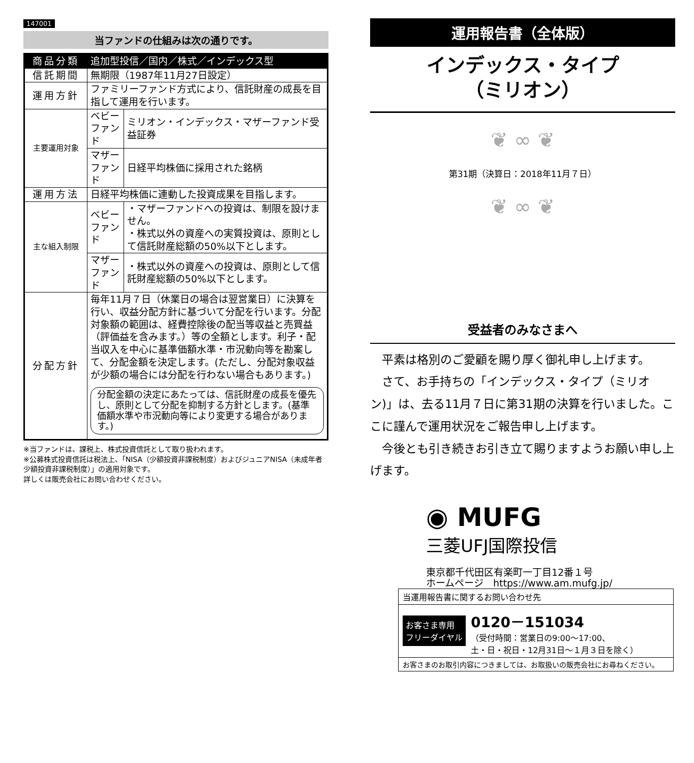147001
当ファンドの仕組みは次の通りです。
| 商品分類 | 追加型投信／国内／株式／インデックス型 | |
| 信託期間 | 無期限（1987年11月27日設定） | |
| 運用方針 | ファミリーファンド方式により、信託財産の成長を目指して運用を行います。 | |
| 主要運用対象 | ベビー ファンド | ミリオン・インデックス・マザーファンド受益証券 |
| | マザー ファンド | 日経平均株価に採用された銘柄 |
| 運用方法 | 日経平均株価に連動した投資成果を目指します。 | |
| 主な組入制限 | ベビー ファンド | ・マザーファンドへの投資は、制限を設けません。 ・株式以外の資産への実質投資は、原則として信託財産総額の50%以下とします。 |
| | マザー ファンド | ・株式以外の資産への投資は、原則として信託財産総額の50%以下とします。 |
| 分配方針 | 毎年11月７日（休業日の場合は翌営業日）に決算を行い、収益分配方針に基づいて分配を行います。分配対象額の範囲は、経費控除後の配当等収益と売買益（評価益を含みます。）等の全額とします。利子・配当収入を中心に基準価額水準・市況動向等を勘案して、分配金額を決定します。(ただし、分配対象収益が少額の場合には分配を行わない場合もあります。) 分配金額の決定にあたっては、信託財産の成長を優先し、原則として分配を抑制する方針とします。(基準価額水準や市況動向等により変更する場合があります。) | |
※当ファンドは、課税上、株式投資信託として取り扱われます。
※公募株式投資信託は税法上、「NISA（少額投資非課税制度）およびジュニアNISA（未成年者少額投資非課税制度）」の適用対象です。
詳しくは販売会社にお問い合わせください。
運用報告書（全体版）
インデックス・タイプ
（ミリオン）
❦ ∞ ❦
第31期（決算日：2018年11月７日）
❦ ∞ ❦
受益者のみなさまへ
　平素は格別のご愛顧を賜り厚く御礼申し上げます。
　さて、お手持ちの「インデックス・タイプ（ミリオン)」は、去る11月７日に第31期の決算を行いました。ここに謹んで運用状況をご報告申し上げます。
　今後とも引き続きお引き立て賜りますようお願い申し上げます。
◉ MUFG
三菱UFJ国際投信
東京都千代田区有楽町一丁目12番１号
ホームページ　https://www.am.mufg.jp/
当運用報告書に関するお問い合わせ先
お客さま専用
フリーダイヤル 0120－151034
（受付時間：営業日の9:00～17:00、
土・日・祝日・12月31日～１月３日を除く）
お客さまのお取引内容につきましては、お取扱いの販売会社にお尋ねください。